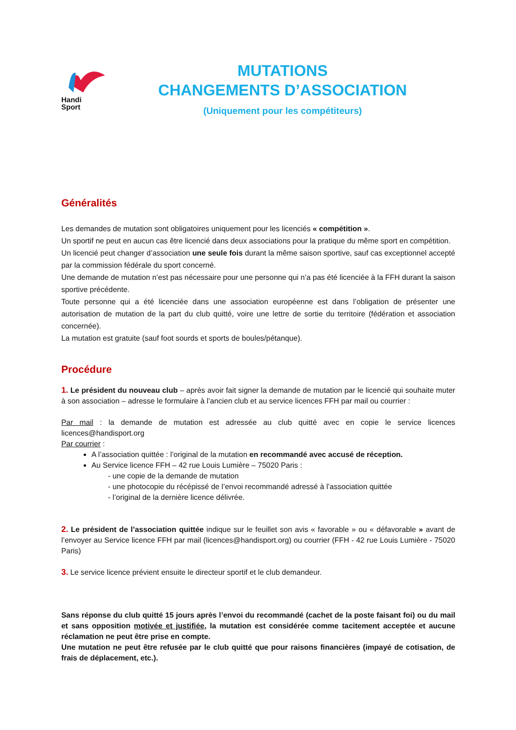Handi
Sport
MUTATIONS
CHANGEMENTS D’ASSOCIATION
(Uniquement pour les compétiteurs)
Généralités
Les demandes de mutation sont obligatoires uniquement pour les licenciés « compétition ».
Un sportif ne peut en aucun cas être licencié dans deux associations pour la pratique du même sport en compétition.
Un licencié peut changer d’association une seule fois durant la même saison sportive, sauf cas exceptionnel accepté par la commission fédérale du sport concerné.
Une demande de mutation n’est pas nécessaire pour une personne qui n’a pas été licenciée à la FFH durant la saison sportive précédente.
Toute personne qui a été licenciée dans une association européenne est dans l’obligation de présenter une autorisation de mutation de la part du club quitté, voire une lettre de sortie du territoire (fédération et association concernée).
La mutation est gratuite (sauf foot sourds et sports de boules/pétanque).
Procédure
1. Le président du nouveau club – après avoir fait signer la demande de mutation par le licencié qui souhaite muter à son association – adresse le formulaire à l’ancien club et au service licences FFH par mail ou courrier :
Par mail : la demande de mutation est adressée au club quitté avec en copie le service licences licences@handisport.org
Par courrier :
A l’association quittée : l’original de la mutation en recommandé avec accusé de réception.
Au Service licence FFH – 42 rue Louis Lumière – 75020 Paris :
- une copie de la demande de mutation
- une photocopie du récépissé de l’envoi recommandé adressé à l’association quittée
- l’original de la dernière licence délivrée.
2. Le président de l’association quittée indique sur le feuillet son avis « favorable » ou « défavorable » avant de l’envoyer au Service licence FFH par mail (licences@handisport.org) ou courrier (FFH - 42 rue Louis Lumière - 75020 Paris)
3. Le service licence prévient ensuite le directeur sportif et le club demandeur.
Sans réponse du club quitté 15 jours après l’envoi du recommandé (cachet de la poste faisant foi) ou du mail et sans opposition motivée et justifiée, la mutation est considérée comme tacitement acceptée et aucune réclamation ne peut être prise en compte.
Une mutation ne peut être refusée par le club quitté que pour raisons financières (impayé de cotisation, de frais de déplacement, etc.).